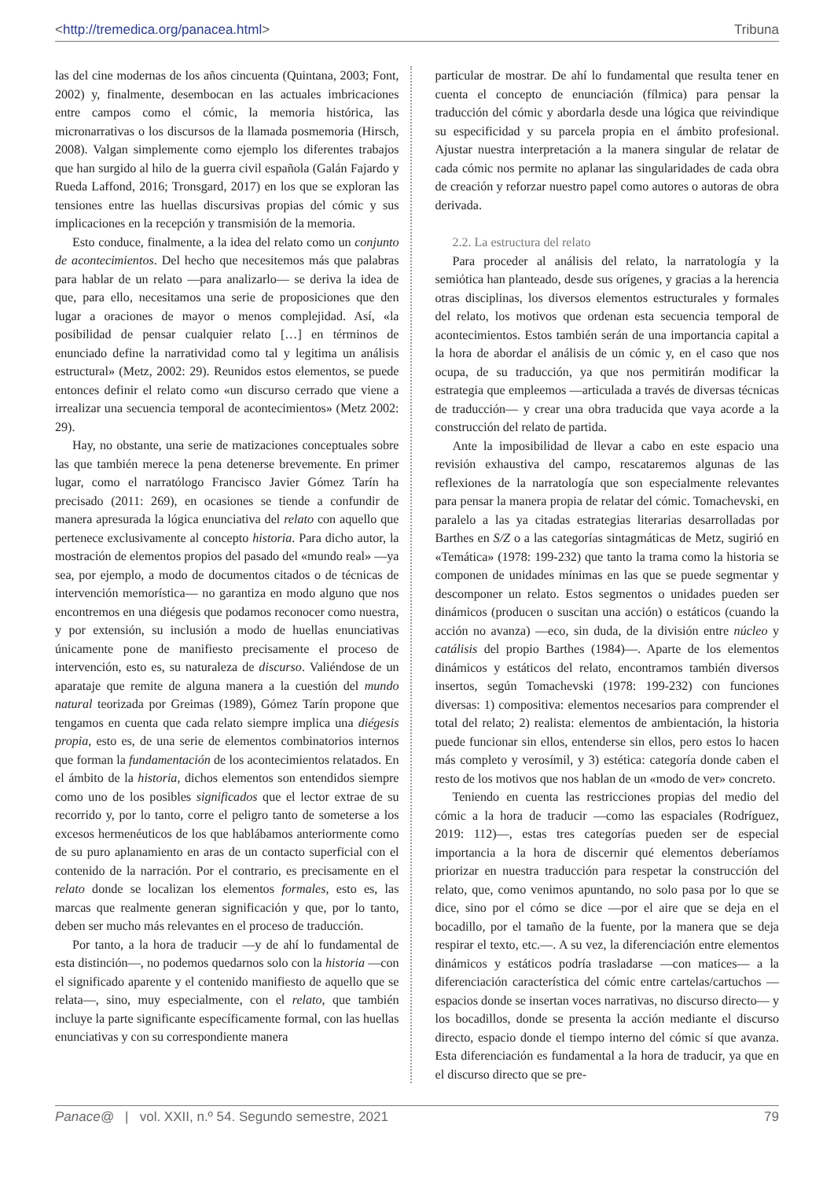<http://tremedica.org/panacea.html> Tribuna
las del cine modernas de los años cincuenta (Quintana, 2003; Font, 2002) y, finalmente, desembocan en las actuales imbricaciones entre campos como el cómic, la memoria histórica, las micronarrativas o los discursos de la llamada posmemoria (Hirsch, 2008). Valgan simplemente como ejemplo los diferentes trabajos que han surgido al hilo de la guerra civil española (Galán Fajardo y Rueda Laffond, 2016; Tronsgard, 2017) en los que se exploran las tensiones entre las huellas discursivas propias del cómic y sus implicaciones en la recepción y transmisión de la memoria.
Esto conduce, finalmente, a la idea del relato como un conjunto de acontecimientos. Del hecho que necesitemos más que palabras para hablar de un relato —para analizarlo— se deriva la idea de que, para ello, necesitamos una serie de proposiciones que den lugar a oraciones de mayor o menos complejidad. Así, «la posibilidad de pensar cualquier relato […] en términos de enunciado define la narratividad como tal y legitima un análisis estructural» (Metz, 2002: 29). Reunidos estos elementos, se puede entonces definir el relato como «un discurso cerrado que viene a irrealizar una secuencia temporal de acontecimientos» (Metz 2002: 29).
Hay, no obstante, una serie de matizaciones conceptuales sobre las que también merece la pena detenerse brevemente. En primer lugar, como el narratólogo Francisco Javier Gómez Tarín ha precisado (2011: 269), en ocasiones se tiende a confundir de manera apresurada la lógica enunciativa del relato con aquello que pertenece exclusivamente al concepto historia. Para dicho autor, la mostración de elementos propios del pasado del «mundo real» —ya sea, por ejemplo, a modo de documentos citados o de técnicas de intervención memorística— no garantiza en modo alguno que nos encontremos en una diégesis que podamos reconocer como nuestra, y por extensión, su inclusión a modo de huellas enunciativas únicamente pone de manifiesto precisamente el proceso de intervención, esto es, su naturaleza de discurso. Valiéndose de un aparataje que remite de alguna manera a la cuestión del mundo natural teorizada por Greimas (1989), Gómez Tarín propone que tengamos en cuenta que cada relato siempre implica una diégesis propia, esto es, de una serie de elementos combinatorios internos que forman la fundamentación de los acontecimientos relatados. En el ámbito de la historia, dichos elementos son entendidos siempre como uno de los posibles significados que el lector extrae de su recorrido y, por lo tanto, corre el peligro tanto de someterse a los excesos hermenéuticos de los que hablábamos anteriormente como de su puro aplanamiento en aras de un contacto superficial con el contenido de la narración. Por el contrario, es precisamente en el relato donde se localizan los elementos formales, esto es, las marcas que realmente generan significación y que, por lo tanto, deben ser mucho más relevantes en el proceso de traducción.
Por tanto, a la hora de traducir —y de ahí lo fundamental de esta distinción—, no podemos quedarnos solo con la historia —con el significado aparente y el contenido manifiesto de aquello que se relata—, sino, muy especialmente, con el relato, que también incluye la parte significante específicamente formal, con las huellas enunciativas y con su correspondiente manera
particular de mostrar. De ahí lo fundamental que resulta tener en cuenta el concepto de enunciación (fílmica) para pensar la traducción del cómic y abordarla desde una lógica que reivindique su especificidad y su parcela propia en el ámbito profesional. Ajustar nuestra interpretación a la manera singular de relatar de cada cómic nos permite no aplanar las singularidades de cada obra de creación y reforzar nuestro papel como autores o autoras de obra derivada.
2.2. La estructura del relato
Para proceder al análisis del relato, la narratología y la semiótica han planteado, desde sus orígenes, y gracias a la herencia otras disciplinas, los diversos elementos estructurales y formales del relato, los motivos que ordenan esta secuencia temporal de acontecimientos. Estos también serán de una importancia capital a la hora de abordar el análisis de un cómic y, en el caso que nos ocupa, de su traducción, ya que nos permitirán modificar la estrategia que empleemos —articulada a través de diversas técnicas de traducción— y crear una obra traducida que vaya acorde a la construcción del relato de partida.
Ante la imposibilidad de llevar a cabo en este espacio una revisión exhaustiva del campo, rescataremos algunas de las reflexiones de la narratología que son especialmente relevantes para pensar la manera propia de relatar del cómic. Tomachevski, en paralelo a las ya citadas estrategias literarias desarrolladas por Barthes en S/Z o a las categorías sintagmáticas de Metz, sugirió en «Temática» (1978: 199-232) que tanto la trama como la historia se componen de unidades mínimas en las que se puede segmentar y descomponer un relato. Estos segmentos o unidades pueden ser dinámicos (producen o suscitan una acción) o estáticos (cuando la acción no avanza) —eco, sin duda, de la división entre núcleo y catálisis del propio Barthes (1984)—. Aparte de los elementos dinámicos y estáticos del relato, encontramos también diversos insertos, según Tomachevski (1978: 199-232) con funciones diversas: 1) compositiva: elementos necesarios para comprender el total del relato; 2) realista: elementos de ambientación, la historia puede funcionar sin ellos, entenderse sin ellos, pero estos lo hacen más completo y verosímil, y 3) estética: categoría donde caben el resto de los motivos que nos hablan de un «modo de ver» concreto.
Teniendo en cuenta las restricciones propias del medio del cómic a la hora de traducir —como las espaciales (Rodríguez, 2019: 112)—, estas tres categorías pueden ser de especial importancia a la hora de discernir qué elementos deberíamos priorizar en nuestra traducción para respetar la construcción del relato, que, como venimos apuntando, no solo pasa por lo que se dice, sino por el cómo se dice —por el aire que se deja en el bocadillo, por el tamaño de la fuente, por la manera que se deja respirar el texto, etc.—. A su vez, la diferenciación entre elementos dinámicos y estáticos podría trasladarse —con matices— a la diferenciación característica del cómic entre cartelas/cartuchos —espacios donde se insertan voces narrativas, no discurso directo— y los bocadillos, donde se presenta la acción mediante el discurso directo, espacio donde el tiempo interno del cómic sí que avanza. Esta diferenciación es fundamental a la hora de traducir, ya que en el discurso directo que se pre-
Panace@ | vol. XXII, n.º 54. Segundo semestre, 2021 79